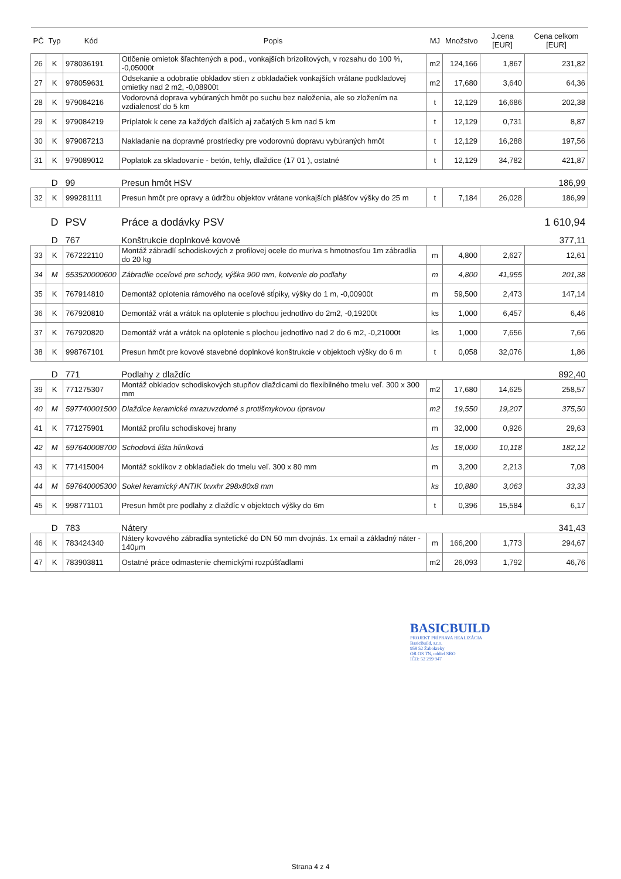| PČ | Typ | Kód | Popis | MJ | Množstvo | J.cena [EUR] | Cena celkom [EUR] |
| --- | --- | --- | --- | --- | --- | --- | --- |
| 26 | K | 978036191 | Otlčenie omietok šľachtených a pod., vonkajších brizolitových, v rozsahu do 100 %, -0,05000t | m2 | 124,166 | 1,867 | 231,82 |
| 27 | K | 978059631 | Odsekanie a odobratie obkladov stien z obkladačiek vonkajších vrátane podkladovej omietky nad 2 m2, -0,08900t | m2 | 17,680 | 3,640 | 64,36 |
| 28 | K | 979084216 | Vodorovná doprava vybúraných hmôt po suchu bez naloženia, ale so zložením na vzdialenosť do 5 km | t | 12,129 | 16,686 | 202,38 |
| 29 | K | 979084219 | Príplatok k cene za každých ďalších aj začatých 5 km nad 5 km | t | 12,129 | 0,731 | 8,87 |
| 30 | K | 979087213 | Nakladanie na dopravné prostriedky pre vodorovnú dopravu vybúraných hmôt | t | 12,129 | 16,288 | 197,56 |
| 31 | K | 979089012 | Poplatok za skladovanie - betón, tehly, dlaždice (17 01 ), ostatné | t | 12,129 | 34,782 | 421,87 |
| | D | 99 | Presun hmôt HSV | | | | 186,99 |
| 32 | K | 999281111 | Presun hmôt pre opravy a údržbu objektov vrátane vonkajších plášťov výšky do 25 m | t | 7,184 | 26,028 | 186,99 |
| | D | PSV | Práce a dodávky PSV | | | | 1 610,94 |
| | D | 767 | Konštrukcie doplnkové kovové | | | | 377,11 |
| 33 | K | 767222110 | Montáž zábradlí schodiskových z profilovej ocele do muriva s hmotnosťou 1m zábradlia do 20 kg | m | 4,800 | 2,627 | 12,61 |
| 34 | M | 553520000600 | Zábradlie oceľové pre schody, výška 900 mm, kotvenie do podlahy | m | 4,800 | 41,955 | 201,38 |
| 35 | K | 767914810 | Demontáž oplotenia rámového na oceľové stĺpiky, výšky do 1 m, -0,00900t | m | 59,500 | 2,473 | 147,14 |
| 36 | K | 767920810 | Demontáž vrát a vrátok na oplotenie s plochou jednotlivo do 2m2, -0,19200t | ks | 1,000 | 6,457 | 6,46 |
| 37 | K | 767920820 | Demontáž vrát a vrátok na oplotenie s plochou jednotlivo nad 2 do 6 m2, -0,21000t | ks | 1,000 | 7,656 | 7,66 |
| 38 | K | 998767101 | Presun hmôt pre kovové stavebné doplnkové konštrukcie v objektoch výšky do 6 m | t | 0,058 | 32,076 | 1,86 |
| | D | 771 | Podlahy z dlaždíc | | | | 892,40 |
| 39 | K | 771275307 | Montáž obkladov schodiskových stupňov dlaždicami do flexibilného tmelu veľ. 300 x 300 mm | m2 | 17,680 | 14,625 | 258,57 |
| 40 | M | 597740001500 | Dlaždice keramické mrazuvzdorné s protišmykovou úpravou | m2 | 19,550 | 19,207 | 375,50 |
| 41 | K | 771275901 | Montáž profilu schodiskovej hrany | m | 32,000 | 0,926 | 29,63 |
| 42 | M | 597640008700 | Schodová lišta hliníková | ks | 18,000 | 10,118 | 182,12 |
| 43 | K | 771415004 | Montáž soklíkov z obkladačiek do tmelu veľ. 300 x 80 mm | m | 3,200 | 2,213 | 7,08 |
| 44 | M | 597640005300 | Sokel keramický ANTIK lxvxhr 298x80x8 mm | ks | 10,880 | 3,063 | 33,33 |
| 45 | K | 998771101 | Presun hmôt pre podlahy z dlaždíc v objektoch výšky do 6m | t | 0,396 | 15,584 | 6,17 |
| | D | 783 | Nátery | | | | 341,43 |
| 46 | K | 783424340 | Nátery kovového zábradlia syntetické do DN 50 mm dvojnás. 1x email a základný náter - 140μm | m | 166,200 | 1,773 | 294,67 |
| 47 | K | 783903811 | Ostatné práce odmastenie chemickými rozpúšťadlami | m2 | 26,093 | 1,792 | 46,76 |
BASICBUILD
PROJEKT PRÍPRAVA REALIZÁCIA
BasicBuild, s.r.o.
958 52 Žabokreky
OR OS TN, oddiel SRO
IČO: 52 299 947
Strana 4 z 4